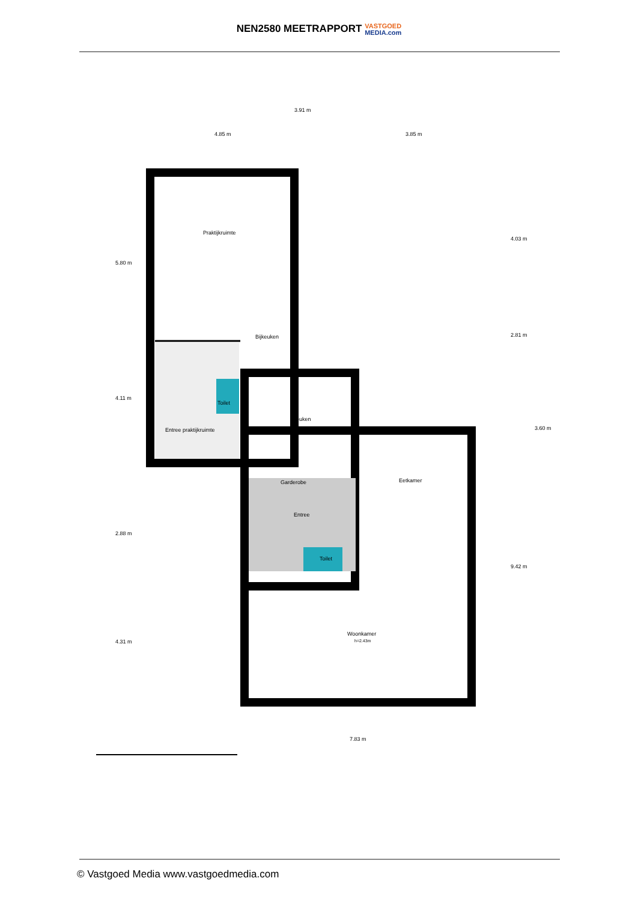NEN2580 MEETRAPPORT VASTGOED
MEDIA.com
Praktijkruimte
Bijkeuken
Entree praktijkruimte
Toilet
Keuken
Garderobe
Eetkamer
Entree
Toilet
Woonkamer
h=2.43m
3.91 m
4.85 m
3.85 m
7.83 m
5.80 m
4.11 m
2.88 m
4.31 m
4.03 m
2.81 m
3.60 m
9.42 m
© Vastgoed Media www.vastgoedmedia.com